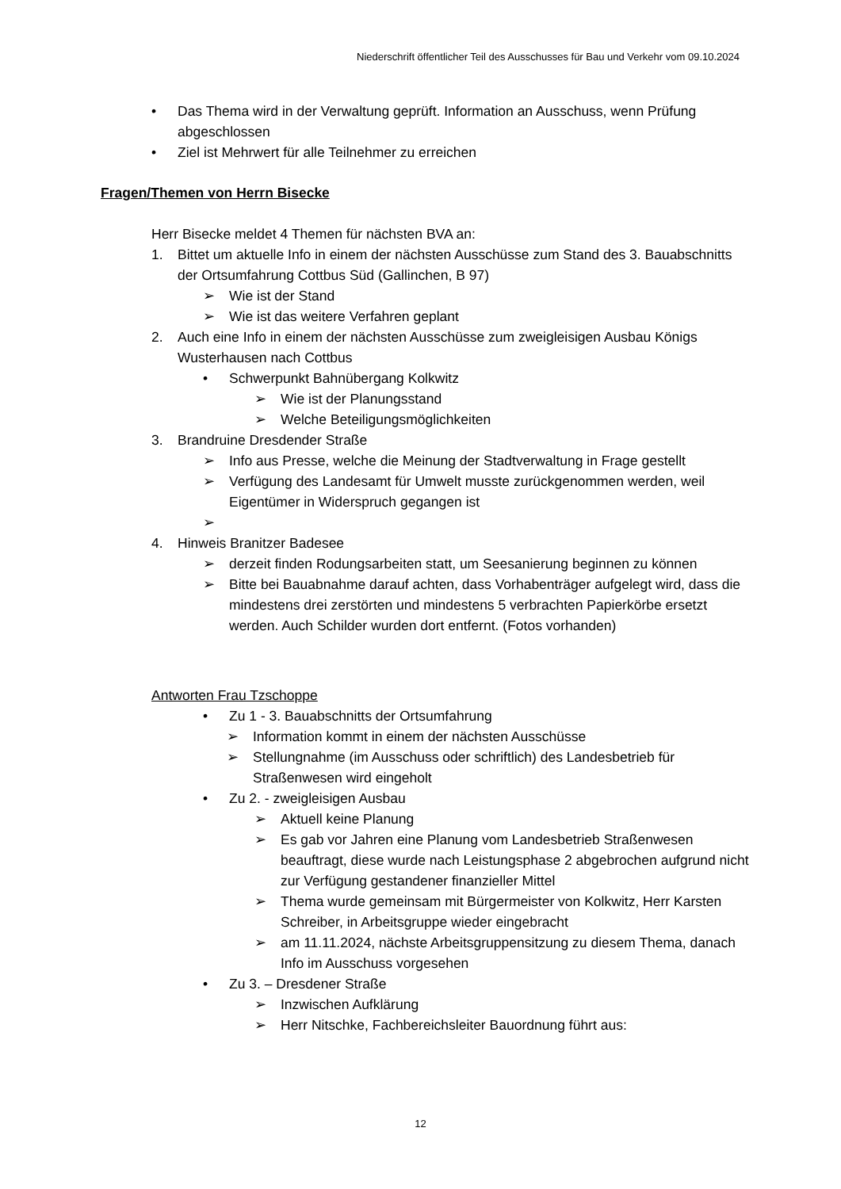Niederschrift öffentlicher Teil des Ausschusses für Bau und Verkehr vom 09.10.2024
• Das Thema wird in der Verwaltung geprüft. Information an Ausschuss, wenn Prüfung abgeschlossen
• Ziel ist Mehrwert für alle Teilnehmer zu erreichen
Fragen/Themen von Herrn Bisecke
Herr Bisecke meldet 4 Themen für nächsten BVA an:
1. Bittet um aktuelle Info in einem der nächsten Ausschüsse zum Stand des 3. Bauabschnitts der Ortsumfahrung Cottbus Süd (Gallinchen, B 97)
➢ Wie ist der Stand
➢ Wie ist das weitere Verfahren geplant
2. Auch eine Info in einem der nächsten Ausschüsse zum zweigleisigen Ausbau Königs Wusterhausen nach Cottbus
• Schwerpunkt Bahnübergang Kolkwitz
➢ Wie ist der Planungsstand
➢ Welche Beteiligungsmöglichkeiten
3. Brandruine Dresdender Straße
➢ Info aus Presse, welche die Meinung der Stadtverwaltung in Frage gestellt
➢ Verfügung des Landesamt für Umwelt musste zurückgenommen werden, weil Eigentümer in Widerspruch gegangen ist
➢
4. Hinweis Branitzer Badesee
➢ derzeit finden Rodungsarbeiten statt, um Seesanierung beginnen zu können
➢ Bitte bei Bauabnahme darauf achten, dass Vorhabenträger aufgelegt wird, dass die mindestens drei zerstörten und mindestens 5 verbrachten Papierkörbe ersetzt werden. Auch Schilder wurden dort entfernt. (Fotos vorhanden)
Antworten Frau Tzschoppe
• Zu 1 - 3. Bauabschnitts der Ortsumfahrung
➢ Information kommt in einem der nächsten Ausschüsse
➢ Stellungnahme (im Ausschuss oder schriftlich) des Landesbetrieb für Straßenwesen wird eingeholt
• Zu 2. - zweigleisigen Ausbau
➢ Aktuell keine Planung
➢ Es gab vor Jahren eine Planung vom Landesbetrieb Straßenwesen beauftragt, diese wurde nach Leistungsphase 2 abgebrochen aufgrund nicht zur Verfügung gestandener finanzieller Mittel
➢ Thema wurde gemeinsam mit Bürgermeister von Kolkwitz, Herr Karsten Schreiber, in Arbeitsgruppe wieder eingebracht
➢ am 11.11.2024, nächste Arbeitsgruppensitzung zu diesem Thema, danach Info im Ausschuss vorgesehen
• Zu 3. – Dresdener Straße
➢ Inzwischen Aufklärung
➢ Herr Nitschke, Fachbereichsleiter Bauordnung führt aus:
12